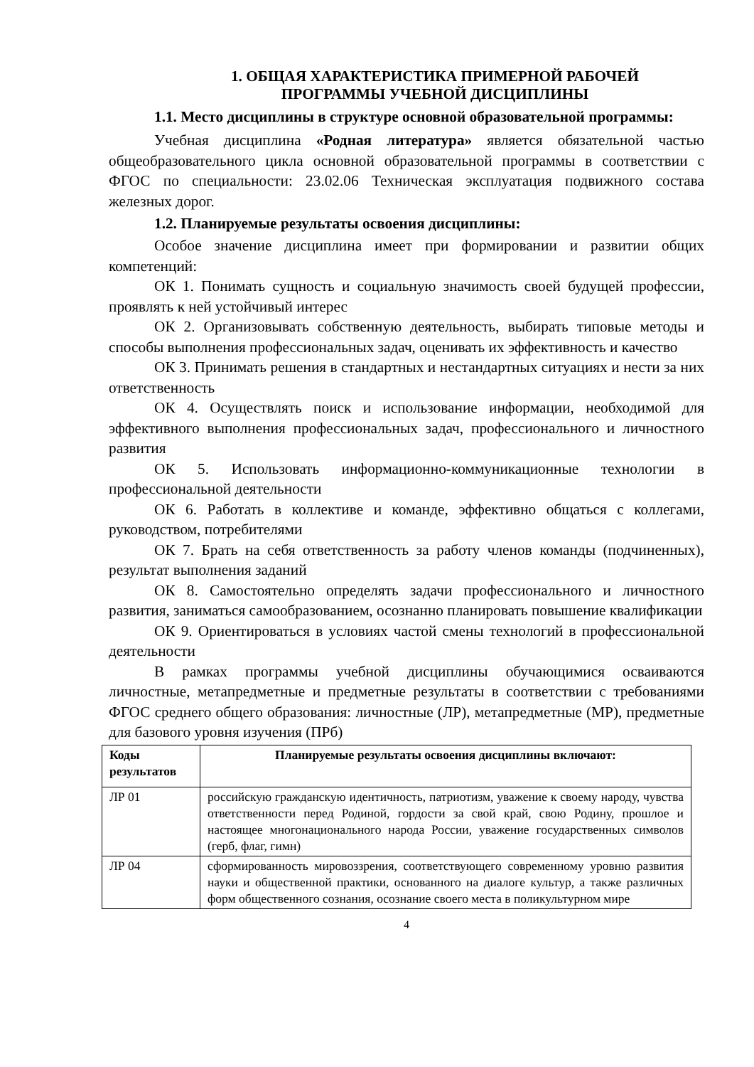1. ОБЩАЯ ХАРАКТЕРИСТИКА ПРИМЕРНОЙ РАБОЧЕЙ
ПРОГРАММЫ УЧЕБНОЙ ДИСЦИПЛИНЫ
1.1. Место дисциплины в структуре основной образовательной программы:
Учебная дисциплина «Родная литература» является обязательной частью общеобразовательного цикла основной образовательной программы в соответствии с ФГОС по специальности: 23.02.06 Техническая эксплуатация подвижного состава железных дорог.
1.2. Планируемые результаты освоения дисциплины:
Особое значение дисциплина имеет при формировании и развитии общих компетенций:
ОК 1. Понимать сущность и социальную значимость своей будущей профессии, проявлять к ней устойчивый интерес
ОК 2. Организовывать собственную деятельность, выбирать типовые методы и способы выполнения профессиональных задач, оценивать их эффективность и качество
ОК 3. Принимать решения в стандартных и нестандартных ситуациях и нести за них ответственность
ОК 4. Осуществлять поиск и использование информации, необходимой для эффективного выполнения профессиональных задач, профессионального и личностного развития
ОК 5. Использовать информационно-коммуникационные технологии в профессиональной деятельности
ОК 6. Работать в коллективе и команде, эффективно общаться с коллегами, руководством, потребителями
ОК 7. Брать на себя ответственность за работу членов команды (подчиненных), результат выполнения заданий
ОК 8. Самостоятельно определять задачи профессионального и личностного развития, заниматься самообразованием, осознанно планировать повышение квалификации
ОК 9. Ориентироваться в условиях частой смены технологий в профессиональной деятельности
В рамках программы учебной дисциплины обучающимися осваиваются личностные, метапредметные и предметные результаты в соответствии с требованиями ФГОС среднего общего образования: личностные (ЛР), метапредметные (МР), предметные для базового уровня изучения (ПРб)
| Коды результатов | Планируемые результаты освоения дисциплины включают: |
| --- | --- |
| ЛР 01 | российскую гражданскую идентичность, патриотизм, уважение к своему народу, чувства ответственности перед Родиной, гордости за свой край, свою Родину, прошлое и настоящее многонационального народа России, уважение государственных символов (герб, флаг, гимн) |
| ЛР 04 | сформированность мировоззрения, соответствующего современному уровню развития науки и общественной практики, основанного на диалоге культур, а также различных форм общественного сознания, осознание своего места в поликультурном мире |
4